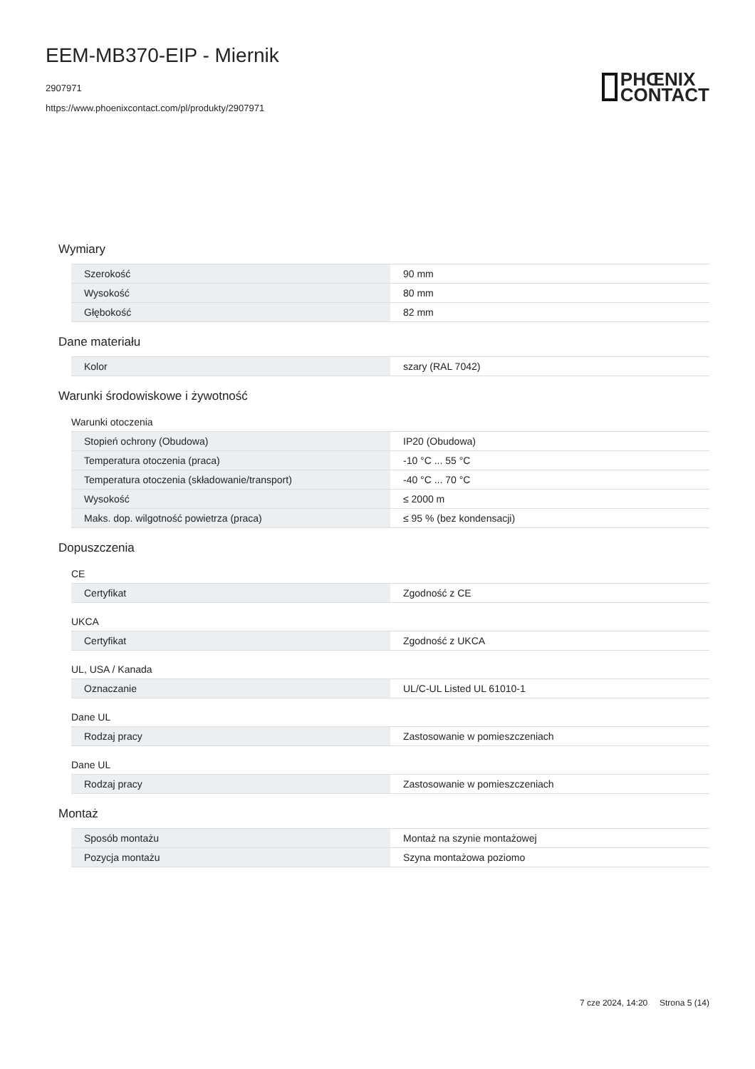EEM-MB370-EIP - Miernik
2907971
https://www.phoenixcontact.com/pl/produkty/2907971
PHŒNIX
CONTACT
Wymiary
| Szerokość | 90 mm |
| Wysokość | 80 mm |
| Głębokość | 82 mm |
Dane materiału
| Kolor | szary (RAL 7042) |
Warunki środowiskowe i żywotność
Warunki otoczenia
| Stopień ochrony (Obudowa) | IP20 (Obudowa) |
| Temperatura otoczenia (praca) | -10 °C ... 55 °C |
| Temperatura otoczenia (składowanie/transport) | -40 °C ... 70 °C |
| Wysokość | ≤ 2000 m |
| Maks. dop. wilgotność powietrza (praca) | ≤ 95 % (bez kondensacji) |
Dopuszczenia
CE
| Certyfikat | Zgodność z CE |
UKCA
| Certyfikat | Zgodność z UKCA |
UL, USA / Kanada
| Oznaczanie | UL/C-UL Listed UL 61010-1 |
Dane UL
| Rodzaj pracy | Zastosowanie w pomieszczeniach |
Dane UL
| Rodzaj pracy | Zastosowanie w pomieszczeniach |
Montaż
| Sposób montażu | Montaż na szynie montażowej |
| Pozycja montażu | Szyna montażowa poziomo |
7 cze 2024, 14:20 Strona 5 (14)